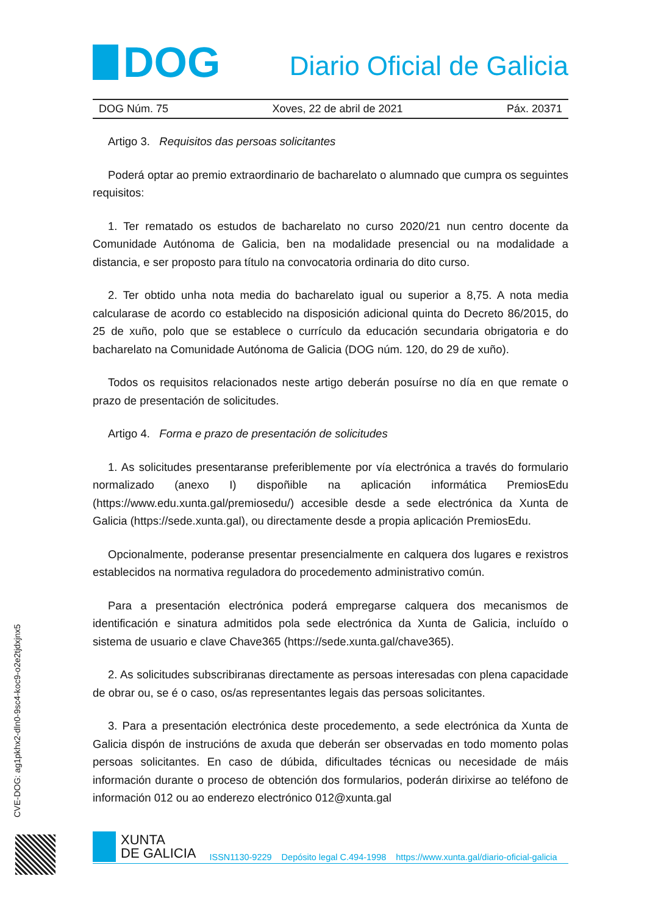CVE-DOG: ag1pkhx2-dln0-9sc4-koc9-o2e2tjdxjnx5
DOG
Diario Oficial de Galicia
DOG Núm. 75 Xoves, 22 de abril de 2021 Páx. 20371
Artigo 3. Requisitos das persoas solicitantes
Poderá optar ao premio extraordinario de bacharelato o alumnado que cumpra os seguintes requisitos:
1. Ter rematado os estudos de bacharelato no curso 2020/21 nun centro docente da Comunidade Autónoma de Galicia, ben na modalidade presencial ou na modalidade a distancia, e ser proposto para título na convocatoria ordinaria do dito curso.
2. Ter obtido unha nota media do bacharelato igual ou superior a 8,75. A nota media calcularase de acordo co establecido na disposición adicional quinta do Decreto 86/2015, do 25 de xuño, polo que se establece o currículo da educación secundaria obrigatoria e do bacharelato na Comunidade Autónoma de Galicia (DOG núm. 120, do 29 de xuño).
Todos os requisitos relacionados neste artigo deberán posuírse no día en que remate o prazo de presentación de solicitudes.
Artigo 4. Forma e prazo de presentación de solicitudes
1. As solicitudes presentaranse preferiblemente por vía electrónica a través do formulario normalizado (anexo I) dispoñible na aplicación informática PremiosEdu (https://www.edu.xunta.gal/premiosedu/) accesible desde a sede electrónica da Xunta de Galicia (https://sede.xunta.gal), ou directamente desde a propia aplicación PremiosEdu.
Opcionalmente, poderanse presentar presencialmente en calquera dos lugares e rexistros establecidos na normativa reguladora do procedemento administrativo común.
Para a presentación electrónica poderá empregarse calquera dos mecanismos de identificación e sinatura admitidos pola sede electrónica da Xunta de Galicia, incluído o sistema de usuario e clave Chave365 (https://sede.xunta.gal/chave365).
2. As solicitudes subscribiranas directamente as persoas interesadas con plena capacidade de obrar ou, se é o caso, os/as representantes legais das persoas solicitantes.
3. Para a presentación electrónica deste procedemento, a sede electrónica da Xunta de Galicia dispón de instrucións de axuda que deberán ser observadas en todo momento polas persoas solicitantes. En caso de dúbida, dificultades técnicas ou necesidade de máis información durante o proceso de obtención dos formularios, poderán dirixirse ao teléfono de información 012 ou ao enderezo electrónico 012@xunta.gal
XUNTA
DE GALICIA
ISSN1130-9229 Depósito legal C.494-1998 https://www.xunta.gal/diario-oficial-galicia